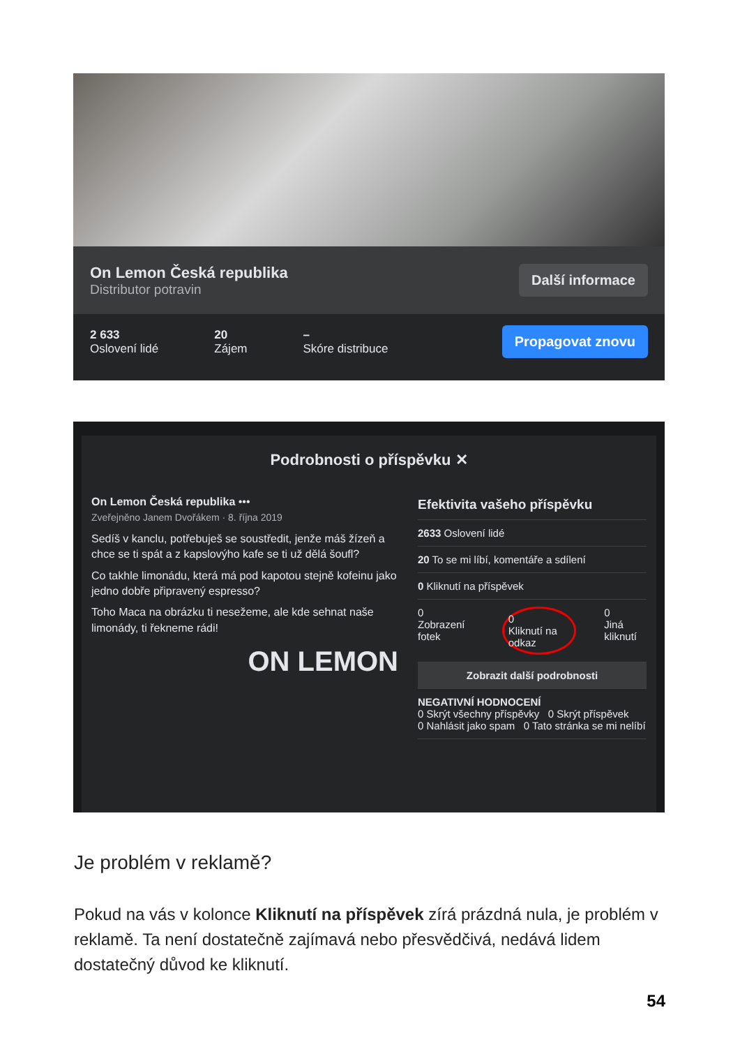On Lemon Česká republika
Distributor potravin
Další informace
2 633
Oslovení lidé
20
Zájem
–
Skóre distribuce
Propagovat znovu
Podrobnosti o příspěvku ✕
On Lemon Česká republika •••
Zveřejněno Janem Dvořákem · 8. října 2019
Sedíš v kanclu, potřebuješ se soustředit, jenže máš žízeň a chce se ti spát a z kapslovýho kafe se ti už dělá šoufl?
Co takhle limonádu, která má pod kapotou stejně kofeinu jako jedno dobře připravený espresso?
Toho Maca na obrázku ti nesežeme, ale kde sehnat naše limonády, ti řekneme rádi!
ON LEMON
Efektivita vašeho příspěvku
2633 Oslovení lidé
20 To se mi líbí, komentáře a sdílení
0 Kliknutí na příspěvek
0
Zobrazení fotek 0
Kliknutí na odkaz 0
Jiná kliknutí
Zobrazit další podrobnosti
NEGATIVNÍ HODNOCENÍ
0 Skrýt všechny příspěvky 0 Skrýt příspěvek
0 Nahlásit jako spam 0 Tato stránka se mi nelíbí
Je problém v reklamě?
Pokud na vás v kolonce Kliknutí na příspěvek zírá prázdná nula, je problém v reklamě. Ta není dostatečně zajímavá nebo přesvědčivá, nedává lidem dostatečný důvod ke kliknutí.
54